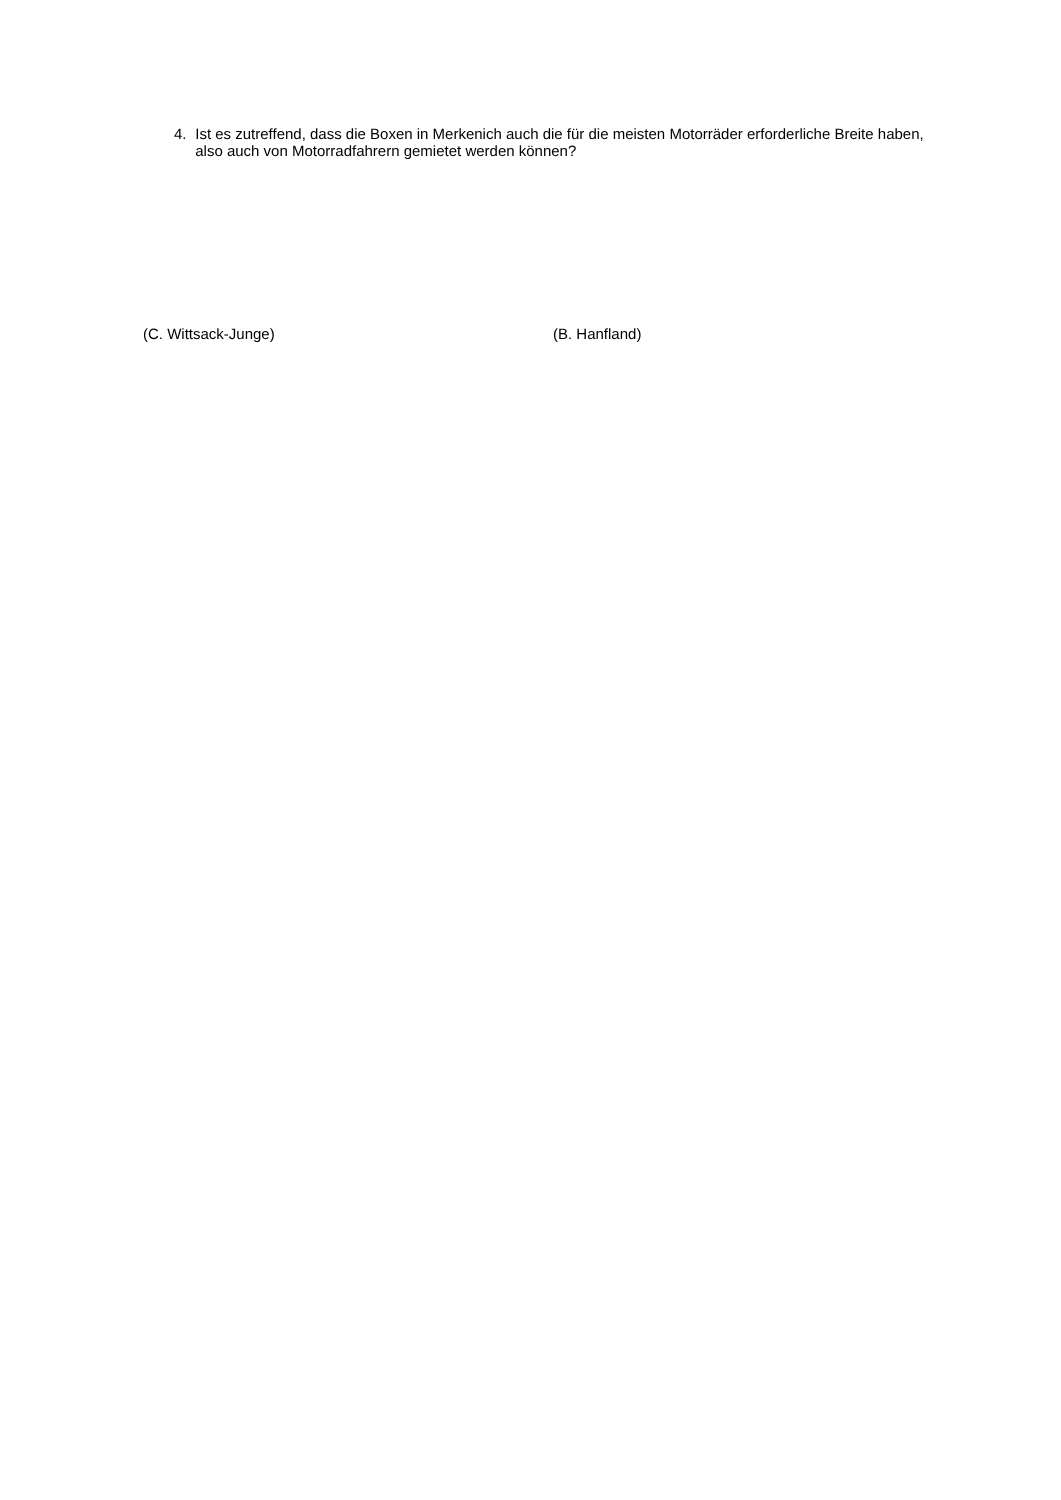4. Ist es zutreffend, dass die Boxen in Merkenich auch die für die meisten Motorräder erforderliche Breite haben, also auch von Motorradfahrern gemietet werden können?
(C. Wittsack-Junge) (B. Hanfland)